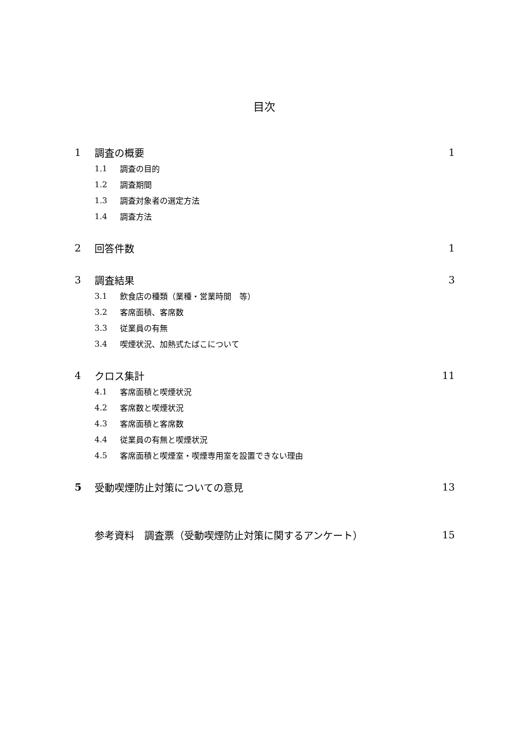目次
1 調査の概要 1
1.1 調査の目的
1.2 調査期間
1.3 調査対象者の選定方法
1.4 調査方法
2 回答件数 1
3 調査結果 3
3.1 飲食店の種類（業種・営業時間　等）
3.2 客席面積、客席数
3.3 従業員の有無
3.4 喫煙状況、加熱式たばこについて
4 クロス集計 11
4.1 客席面積と喫煙状況
4.2 客席数と喫煙状況
4.3 客席面積と客席数
4.4 従業員の有無と喫煙状況
4.5 客席面積と喫煙室・喫煙専用室を設置できない理由
5 受動喫煙防止対策についての意見 13
参考資料　調査票（受動喫煙防止対策に関するアンケート） 15